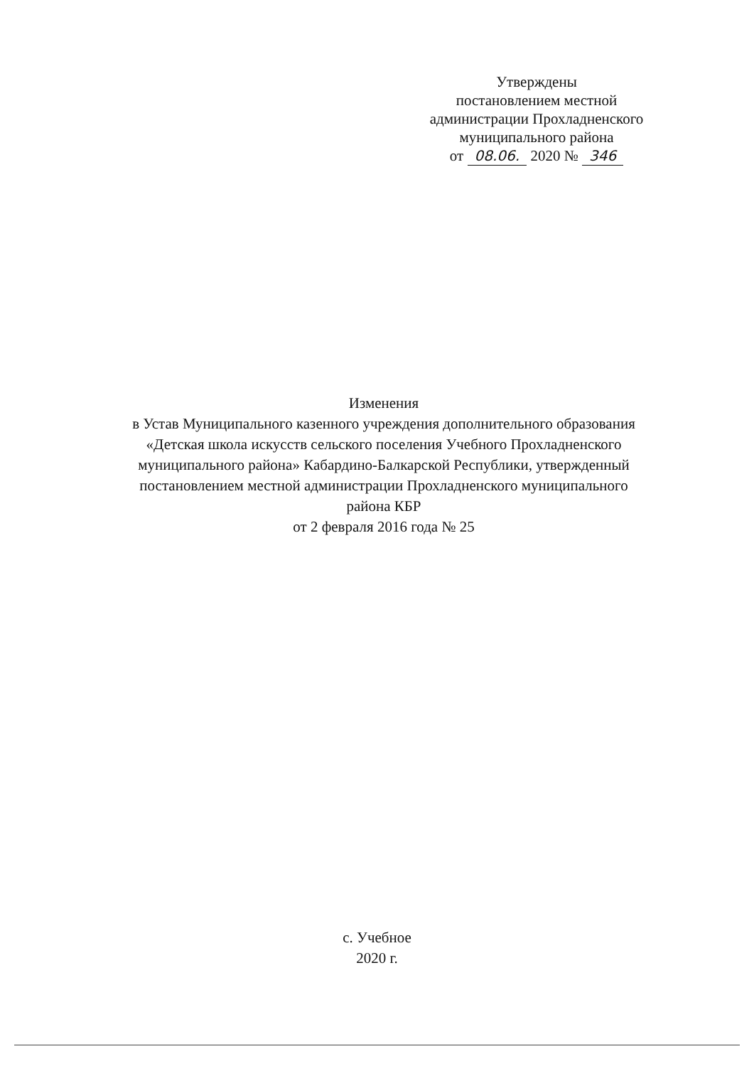Утверждены
постановлением местной
администрации Прохладненского
муниципального района
от 08.06. 2020 № 346
Изменения
в Устав Муниципального казенного учреждения дополнительного образования «Детская школа искусств сельского поселения Учебного Прохладненского муниципального района» Кабардино-Балкарской Республики, утвержденный постановлением местной администрации Прохладненского муниципального района КБР
от 2 февраля 2016 года № 25
с. Учебное
2020 г.